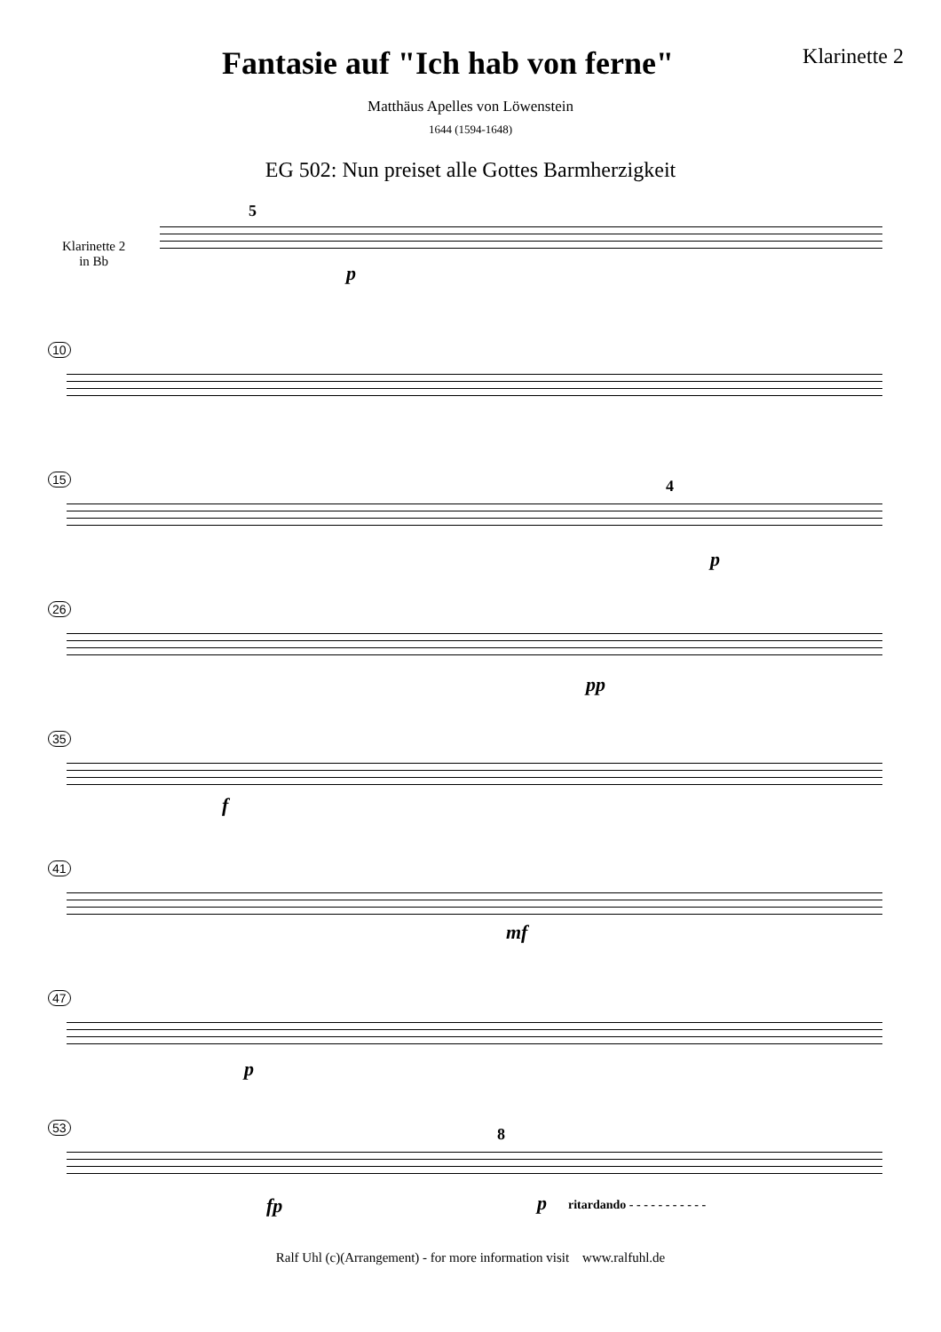Fantasie auf "Ich hab von ferne"
Klarinette 2
Matthäus Apelles von Löwenstein
1644 (1594-1648)
EG 502: Nun preiset alle Gottes Barmherzigkeit
Klarinette 2
in Bb
5
p
10
15 4
p
26
pp
35
f
41
mf
47
p
53 8
fp p ritardando - - - - - - - - - - -
Ralf Uhl (c)(Arrangement) - for more information visit www.ralfuhl.de